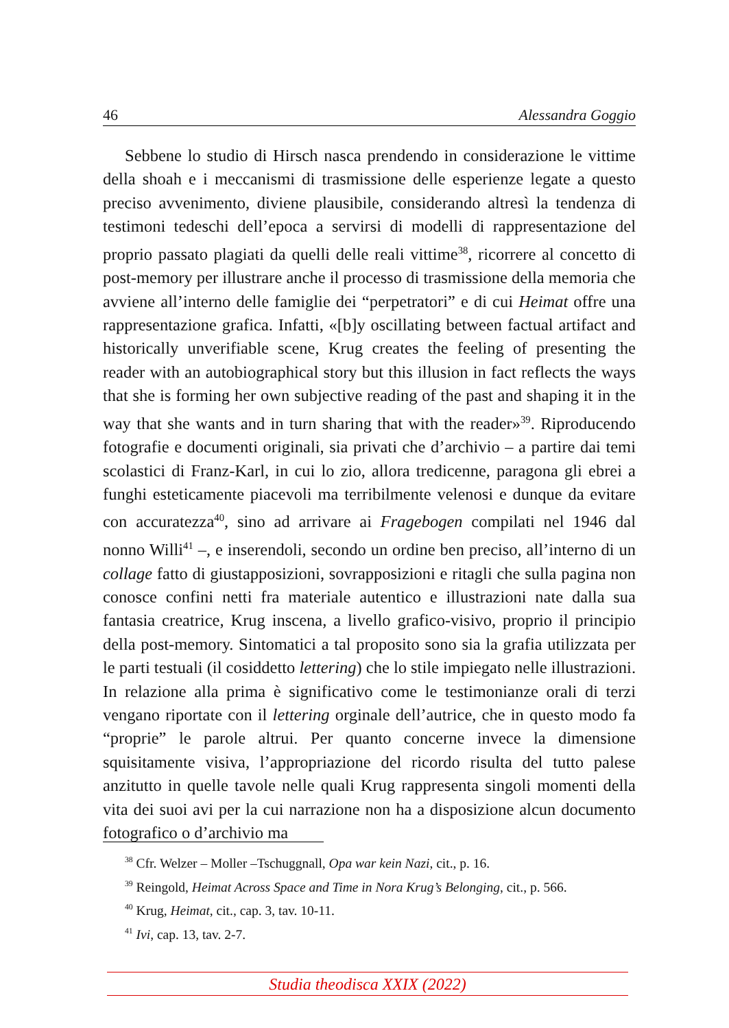46 Alessandra Goggio
Sebbene lo studio di Hirsch nasca prendendo in considerazione le vittime della shoah e i meccanismi di trasmissione delle esperienze legate a questo preciso avvenimento, diviene plausibile, considerando altresì la tendenza di testimoni tedeschi dell’epoca a servirsi di modelli di rappresentazione del proprio passato plagiati da quelli delle reali vittime<sup>38</sup>, ricorrere al concetto di post-memory per illustrare anche il processo di trasmissione della memoria che avviene all’interno delle famiglie dei “perpetratori” e di cui Heimat offre una rappresentazione grafica. Infatti, «[b]y oscillating between factual artifact and historically unverifiable scene, Krug creates the feeling of presenting the reader with an autobiographical story but this illusion in fact reflects the ways that she is forming her own subjective reading of the past and shaping it in the way that she wants and in turn sharing that with the reader»<sup>39</sup>. Riproducendo fotografie e documenti originali, sia privati che d’archivio – a partire dai temi scolastici di Franz-Karl, in cui lo zio, allora tredicenne, paragona gli ebrei a funghi esteticamente piacevoli ma terribilmente velenosi e dunque da evitare con accuratezza<sup>40</sup>, sino ad arrivare ai Fragebogen compilati nel 1946 dal nonno Willi<sup>41</sup> –, e inserendoli, secondo un ordine ben preciso, all’interno di un collage fatto di giustapposizioni, sovrapposizioni e ritagli che sulla pagina non conosce confini netti fra materiale autentico e illustrazioni nate dalla sua fantasia creatrice, Krug inscena, a livello grafico-visivo, proprio il principio della post-memory. Sintomatici a tal proposito sono sia la grafia utilizzata per le parti testuali (il cosiddetto lettering) che lo stile impiegato nelle illustrazioni. In relazione alla prima è significativo come le testimonianze orali di terzi vengano riportate con il lettering orginale dell’autrice, che in questo modo fa “proprie” le parole altrui. Per quanto concerne invece la dimensione squisitamente visiva, l’appropriazione del ricordo risulta del tutto palese anzitutto in quelle tavole nelle quali Krug rappresenta singoli momenti della vita dei suoi avi per la cui narrazione non ha a disposizione alcun documento fotografico o d’archivio ma
<sup>38</sup> Cfr. Welzer – Moller –Tschuggnall, Opa war kein Nazi, cit., p. 16.
<sup>39</sup> Reingold, Heimat Across Space and Time in Nora Krug’s Belonging, cit., p. 566.
<sup>40</sup> Krug, Heimat, cit., cap. 3, tav. 10-11.
<sup>41</sup> Ivi, cap. 13, tav. 2-7.
Studia theodisca XXIX (2022)